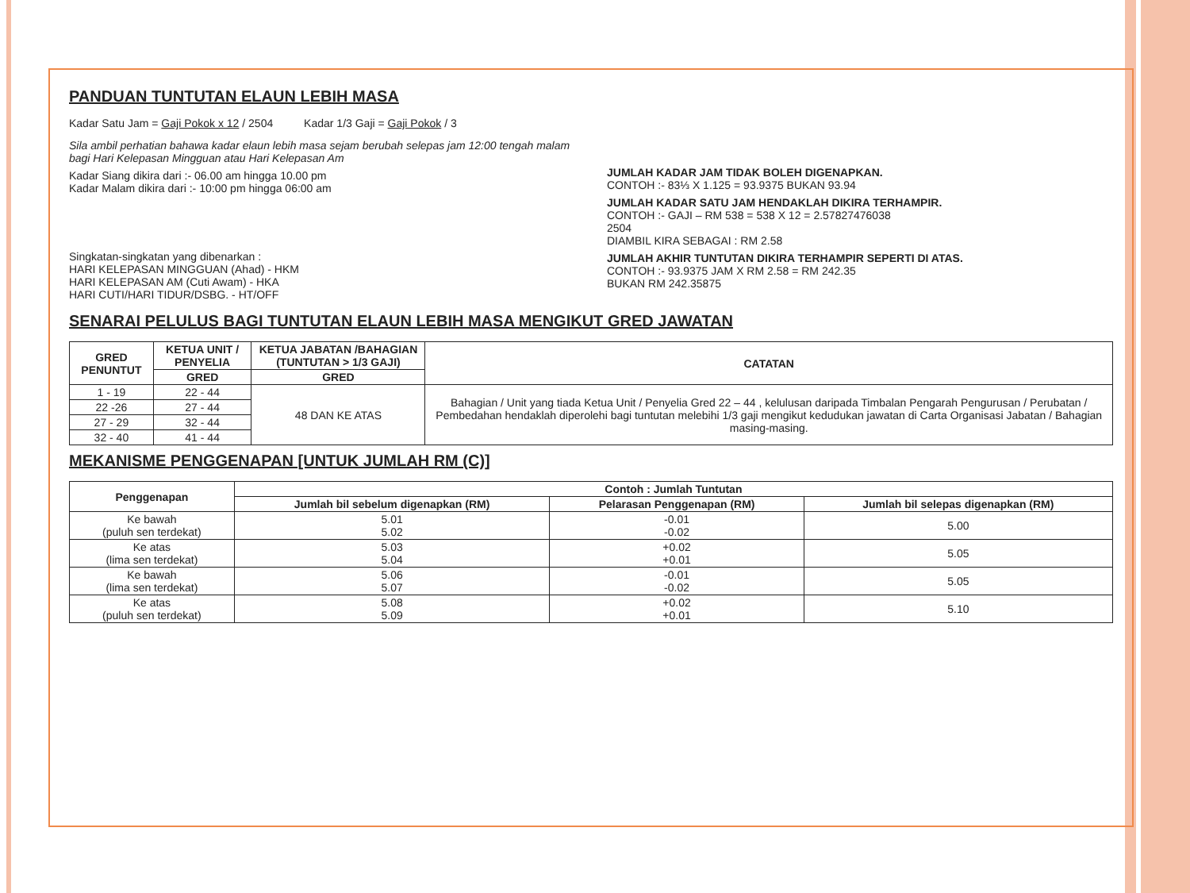PANDUAN TUNTUTAN ELAUN LEBIH MASA
Kadar Satu Jam = Gaji Pokok x 12 / 2504 Kadar 1/3 Gaji = Gaji Pokok / 3
Sila ambil perhatian bahawa kadar elaun lebih masa sejam berubah selepas jam 12:00 tengah malam bagi Hari Kelepasan Mingguan atau Hari Kelepasan Am
Kadar Siang dikira dari :- 06.00 am hingga 10.00 pm
Kadar Malam dikira dari :- 10:00 pm hingga 06:00 am
Singkatan-singkatan yang dibenarkan :
HARI KELEPASAN MINGGUAN (Ahad) - HKM
HARI KELEPASAN AM (Cuti Awam) - HKA
HARI CUTI/HARI TIDUR/DSBG. - HT/OFF
JUMLAH KADAR JAM TIDAK BOLEH DIGENAPKAN.
CONTOH :- 83⅓ X 1.125 = 93.9375 BUKAN 93.94
JUMLAH KADAR SATU JAM HENDAKLAH DIKIRA TERHAMPIR.
CONTOH :- GAJI – RM 538 = 538 X 12 = 2.57827476038
2504
DIAMBIL KIRA SEBAGAI : RM 2.58
JUMLAH AKHIR TUNTUTAN DIKIRA TERHAMPIR SEPERTI DI ATAS.
CONTOH :- 93.9375 JAM X RM 2.58 = RM 242.35
BUKAN RM 242.35875
SENARAI PELULUS BAGI TUNTUTAN ELAUN LEBIH MASA MENGIKUT GRED JAWATAN
| GRED PENUNTUT | KETUA UNIT / PENYELIA | KETUA JABATAN /BAHAGIAN (TUNTUTAN > 1/3 GAJI) | CATATAN |
| --- | --- | --- | --- |
| | GRED | GRED | |
| 1 - 19 | 22 - 44 | 48 DAN KE ATAS | Bahagian / Unit yang tiada Ketua Unit / Penyelia Gred 22 – 44 , kelulusan daripada Timbalan Pengarah Pengurusan / Perubatan / Pembedahan hendaklah diperolehi bagi tuntutan melebihi 1/3 gaji mengikut kedudukan jawatan di Carta Organisasi Jabatan / Bahagian masing-masing. |
| 22 -26 | 27 - 44 | | |
| 27 - 29 | 32 - 44 | | |
| 32 - 40 | 41 - 44 | | |
MEKANISME PENGGENAPAN [UNTUK JUMLAH RM (C)]
| Penggenapan | Contoh : Jumlah Tuntutan | | |
| --- | --- | --- | --- |
| | Jumlah bil sebelum digenapkan (RM) | Pelarasan Penggenapan (RM) | Jumlah bil selepas digenapkan (RM) |
| Ke bawah (puluh sen terdekat) | 5.01 5.02 | -0.01 -0.02 | 5.00 |
| Ke atas (lima sen terdekat) | 5.03 5.04 | +0.02 +0.01 | 5.05 |
| Ke bawah (lima sen terdekat) | 5.06 5.07 | -0.01 -0.02 | 5.05 |
| Ke atas (puluh sen terdekat) | 5.08 5.09 | +0.02 +0.01 | 5.10 |